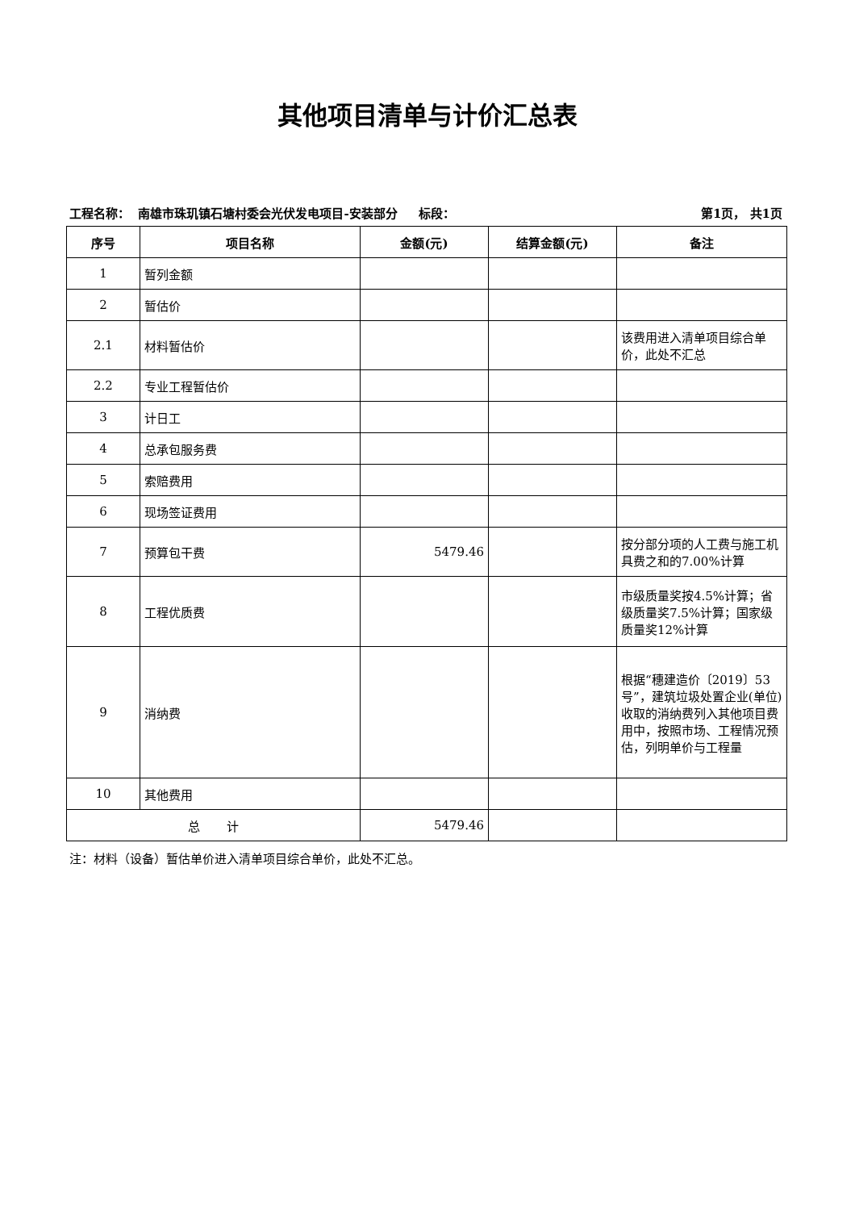其他项目清单与计价汇总表
工程名称： 南雄市珠玑镇石塘村委会光伏发电项目-安装部分 标段： 第1页， 共1页
| 序号 | 项目名称 | 金额(元) | 结算金额(元) | 备注 |
| --- | --- | --- | --- | --- |
| 1 | 暂列金额 | | | |
| 2 | 暂估价 | | | |
| 2.1 | 材料暂估价 | | | 该费用进入清单项目综合单价，此处不汇总 |
| 2.2 | 专业工程暂估价 | | | |
| 3 | 计日工 | | | |
| 4 | 总承包服务费 | | | |
| 5 | 索赔费用 | | | |
| 6 | 现场签证费用 | | | |
| 7 | 预算包干费 | 5479.46 | | 按分部分项的人工费与施工机具费之和的7.00%计算 |
| 8 | 工程优质费 | | | 市级质量奖按4.5%计算；省级质量奖7.5%计算；国家级质量奖12%计算 |
| 9 | 消纳费 | | | 根据“穗建造价〔2019〕53号”，建筑垃圾处置企业(单位)收取的消纳费列入其他项目费用中，按照市场、工程情况预估，列明单价与工程量 |
| 10 | 其他费用 | | | |
| 总 计 | | 5479.46 | | |
注：材料（设备）暂估单价进入清单项目综合单价，此处不汇总。